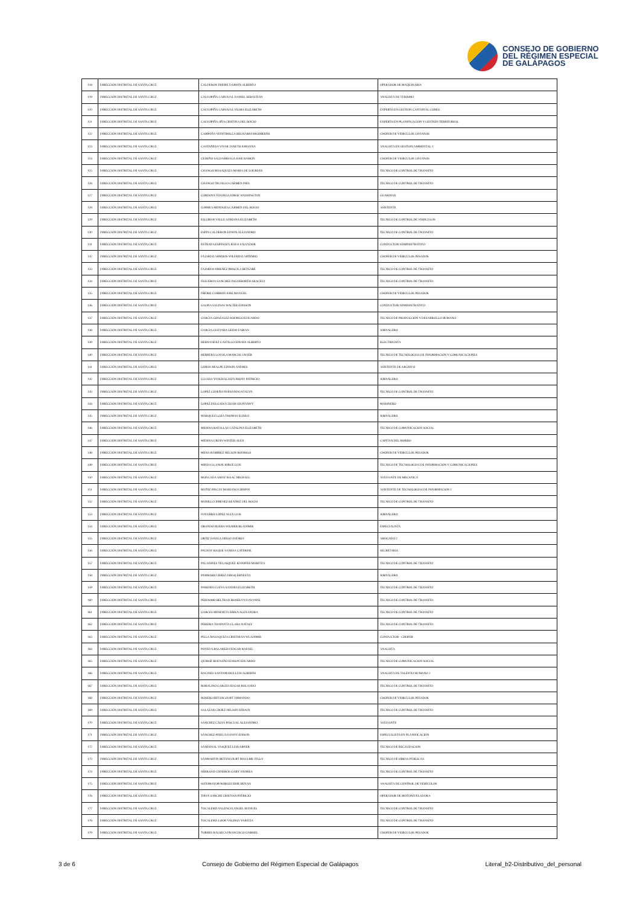CONSEJO DE GOBIERNO
DEL RÉGIMEN ESPECIAL
DE GALÁPAGOS
| 118 | DIRECCIÓN DISTRITAL DE SANTA CRUZ | CALDERON FREIRE DARWIN ALBERTO | OPERADOR DE MAQUINARIA |
| 119 | DIRECCIÓN DISTRITAL DE SANTA CRUZ | CALVOPIÑA CARVAJAL DANIEL SEBASTIAN | ANALISTA DE TURISMO |
| 120 | DIRECCIÓN DISTRITAL DE SANTA CRUZ | CALVOPIÑA CARVAJAL VILMA ELIZABETH | EXPERTO EN GESTION CANTONAL CGREG |
| 121 | DIRECCIÓN DISTRITAL DE SANTA CRUZ | CALVOPIÑA OÑA CRISTINA DEL ROCIO | EXPERTO EN PLANIFICACIÓN Y GESTIÓN TERRITORIAL |
| 122 | DIRECCIÓN DISTRITAL DE SANTA CRUZ | CAMPAÑA VEINTIMILLA BELISARIO RIGOBERTO | CHOFER DE VEHICULOS LIVIANOS |
| 123 | DIRECCIÓN DISTRITAL DE SANTA CRUZ | CASTAÑEDA VIVAR JANETH JOHANNA | ANALISTA EN GESTION AMBIENTAL 1 |
| 124 | DIRECCIÓN DISTRITAL DE SANTA CRUZ | CEDEÑO SALDARRIAGA JOSE RAMON | CHOFER DE VEHICULOS LIVIANOS |
| 125 | DIRECCIÓN DISTRITAL DE SANTA CRUZ | CHANGO MASAQUIZA MARIA DE LOURDES | TECNICO DE CONTROL DE TRANSITO |
| 126 | DIRECCIÓN DISTRITAL DE SANTA CRUZ | CHANGO TRUJILLO CARMEN INES | TECNICO DE CONTROL DE TRANSITO |
| 127 | DIRECCIÓN DISTRITAL DE SANTA CRUZ | CORDOVA TOAINGA JORGE WASHINGTON | GUARDIAN |
| 128 | DIRECCIÓN DISTRITAL DE SANTA CRUZ | CORREA MENDOZA CARMEN DEL ROCIO | ASISTENTE |
| 129 | DIRECCIÓN DISTRITAL DE SANTA CRUZ | ESCOBAR VALLE ADRIANA ELIZABETH | TECNICO DE CONTROL DE VEHICULOS |
| 130 | DIRECCIÓN DISTRITAL DE SANTA CRUZ | ESPIN CALDERON EDWIN ALEJANDRO | TECNICO DE CONTROL DE TRANSITO |
| 131 | DIRECCIÓN DISTRITAL DE SANTA CRUZ | ESTRADA ESPINOZA JESUS SALVADOR | CONDUCTOR ADMINISTRATIVO |
| 132 | DIRECCIÓN DISTRITAL DE SANTA CRUZ | FAJARDO ARMIJOS WILFRIDO ARTEMIO | CHOFER DE VEHICULOS PESADOS |
| 133 | DIRECCIÓN DISTRITAL DE SANTA CRUZ | FAJARDO JIMENEZ PRISCILA BETSABE | TECNICO DE CONTROL DE TRANSITO |
| 134 | DIRECCIÓN DISTRITAL DE SANTA CRUZ | FIGUEROA SANCHEZ INGUEBORTH ARACELY | TECNICO DE CONTROL DE TRANSITO |
| 135 | DIRECCIÓN DISTRITAL DE SANTA CRUZ | FREIRE CARRION JOSE MANUEL | CHOFER DE VEHICULOS PESADOS |
| 136 | DIRECCIÓN DISTRITAL DE SANTA CRUZ | GAONA SALINAS WALTER EDISSON | CONDUCTOR ADMINISTRATIVO |
| 137 | DIRECCIÓN DISTRITAL DE SANTA CRUZ | GARCIA GONZALEZ RODRIGO EDUARDO | TECNICO DE PRODUCCIÓN Y DESARROLLO HUMANO |
| 138 | DIRECCIÓN DISTRITAL DE SANTA CRUZ | GARCIA GUEVARA GEIDO FABIAN | JORNALERO |
| 139 | DIRECCIÓN DISTRITAL DE SANTA CRUZ | HERNANDEZ CASTILLO EFRAIN ALBERTO | ELECTRICISTA |
| 140 | DIRECCIÓN DISTRITAL DE SANTA CRUZ | HERRERA LOYOLA MARCOS JAVIER | TECNICO DE TECNOLOGIAS DE INFORMACION Y COMUNICACIONES |
| 141 | DIRECCIÓN DISTRITAL DE SANTA CRUZ | LEMOS REALPE EDISON ANDRES | ASISTENTE DE ARCHIVO |
| 142 | DIRECCIÓN DISTRITAL DE SANTA CRUZ | LLUGSA YANCHALUIZA JHONY PATRICIO | JORNALERO |
| 143 | DIRECCIÓN DISTRITAL DE SANTA CRUZ | LOPEZ CEDEÑO FERNANDO STALYN | TECNICO DE CONTROL DE TRANSITO |
| 144 | DIRECCIÓN DISTRITAL DE SANTA CRUZ | LOPEZ DELGADO CESAR GEOVANNY | MARINERO |
| 145 | DIRECCIÓN DISTRITAL DE SANTA CRUZ | MARQUEZ LOZA THOMAS ELISEO | JORNALERO |
| 146 | DIRECCIÓN DISTRITAL DE SANTA CRUZ | MEDINA BATALLAS CATALINA ELIZABETH | TECNICO DE COMUNICACION SOCIAL |
| 147 | DIRECCIÓN DISTRITAL DE SANTA CRUZ | MEDINA URDIN WINTER ALEX | CAPITAN DEL MORRO |
| 148 | DIRECCIÓN DISTRITAL DE SANTA CRUZ | MENA RAMIREZ NELSON RODRIGO | CHOFER DE VEHICULOS PESADOS |
| 149 | DIRECCIÓN DISTRITAL DE SANTA CRUZ | MINDA LLANOS JORGE LUIS | TECNICO DE TECNOLOGIAS DE INFORMACION Y COMUNICACIONES |
| 150 | DIRECCIÓN DISTRITAL DE SANTA CRUZ | MONCADA AMAY ISAAC MICHAEL | AYUDANTE DE MECANICA |
| 151 | DIRECCIÓN DISTRITAL DE SANTA CRUZ | MUÑIZ PINCAY MARIANO CRISPIN | ASISTENTE DE TECNOLOGIAS DE INFORMACION 1 |
| 152 | DIRECCIÓN DISTRITAL DE SANTA CRUZ | MURILLO JIMENEZ BEATRIZ DEL ROCIO | TECNICO DE CONTROL DE TRANSITO |
| 153 | DIRECCIÓN DISTRITAL DE SANTA CRUZ | NAVARRO LOPEZ ALEX LUIS | JORNALERO |
| 154 | DIRECCIÓN DISTRITAL DE SANTA CRUZ | OBANDO HUERA WILMER BLADIMIR | ESPECIALISTA |
| 155 | DIRECCIÓN DISTRITAL DE SANTA CRUZ | ORTIZ DAVILA DIEGO ANDRES | ABOGADO 2 |
| 156 | DIRECCIÓN DISTRITAL DE SANTA CRUZ | PACHAY BAQUE VANESA CATERINE | SECRETARIA |
| 157 | DIRECCIÓN DISTRITAL DE SANTA CRUZ | PALADINES VELASQUEZ JENNIFER MARITZA | TECNICO DE CONTROL DE TRANSITO |
| 158 | DIRECCIÓN DISTRITAL DE SANTA CRUZ | PAMBABIO JEREZ DIEGO ERNESTO | JORNALERO |
| 159 | DIRECCIÓN DISTRITAL DE SANTA CRUZ | PAREDES CUEVA SANDRA ELIZABETH | TECNICO DE CONTROL DE TRANSITO |
| 160 | DIRECCIÓN DISTRITAL DE SANTA CRUZ | PERDOMO BELTRAN BIOSELYN DAYANNE | TECNICO DE CONTROL DE TRANSITO |
| 161 | DIRECCIÓN DISTRITAL DE SANTA CRUZ | GARCES MENDIETA ERIKA ALEXANDRA | TECNICO DE CONTROL DE TRANSITO |
| 162 | DIRECCIÓN DISTRITAL DE SANTA CRUZ | PEREIRA TOAPANTA CLARA NATALY | TECNICO DE CONTROL DE TRANSITO |
| 163 | DIRECCIÓN DISTRITAL DE SANTA CRUZ | PILLA MASAQUIZA CRISTHIAN WLADIMIR | CONDUCTOR - CHOFER |
| 164 | DIRECCIÓN DISTRITAL DE SANTA CRUZ | POVEDA BALAREZO EDGAR RAFAEL | ANALISTA |
| 165 | DIRECCIÓN DISTRITAL DE SANTA CRUZ | QUIROZ BUENAÑO EDISON EDUARDO | TECNICO DE COMUNICACION SOCIAL |
| 166 | DIRECCIÓN DISTRITAL DE SANTA CRUZ | RACINES SANTAMARIA LUIS ALBERTO | ANALISTA DE TALENTO HUMANO 2 |
| 167 | DIRECCIÓN DISTRITAL DE SANTA CRUZ | ROBALINO GARCES EDGAR ROLANDO | TECNICO DE CONTROL DE TRANSITO |
| 168 | DIRECCIÓN DISTRITAL DE SANTA CRUZ | ROSERO BETANCOURT ARMANDO | CHOFER DE VEHICULOS PESADOS |
| 169 | DIRECCIÓN DISTRITAL DE SANTA CRUZ | SALAZAR CHOEZ NELSON EFRAIN | TECNICO DE CONTROL DE TRANSITO |
| 170 | DIRECCIÓN DISTRITAL DE SANTA CRUZ | SANCHEZ CALVA PASCUAL ALEJANDRO | AYUDANTE |
| 171 | DIRECCIÓN DISTRITAL DE SANTA CRUZ | SANCHEZ PINELA DANNY EDISON | ESPECIALISTA EN PLANIFICACIÓN |
| 172 | DIRECCIÓN DISTRITAL DE SANTA CRUZ | SANDOVAL VASQUEZ LUIS ABNER | TECNICO DE RECAUDACION |
| 173 | DIRECCIÓN DISTRITAL DE SANTA CRUZ | SANMARTIN BETANCOURT MAULME ITALO | TECNICO DE OBRAS PÚBLICAS |
| 174 | DIRECCIÓN DISTRITAL DE SANTA CRUZ | SERRANO CISNEROS GABY ANDREA | TECNICO DE CONTROL DE TRANSITO |
| 175 | DIRECCIÓN DISTRITAL DE SANTA CRUZ | SOTOMAYOR ROBLES ERIK RENAN | ANALISTA DE CONTROL DE VEHÍCULOS |
| 176 | DIRECCIÓN DISTRITAL DE SANTA CRUZ | TIPAN SARCHE CRISTIAN PATRICIO | OPERADOR DE MOTONIVELADORA |
| 177 | DIRECCIÓN DISTRITAL DE SANTA CRUZ | TOCALEMA VALENCIA ANGEL MANUEL | TECNICO DE CONTROL DE TRANSITO |
| 178 | DIRECCIÓN DISTRITAL DE SANTA CRUZ | TOCALEMA LOOR VALERIA YARITZA | TECNICO DE CONTROL DE TRANSITO |
| 179 | DIRECCIÓN DISTRITAL DE SANTA CRUZ | TORRES BALSECA FRANCISCO GABRIEL | CHOFER DE VEHICULOS PESADOS |
3 de 6 Consejo de Gobierno del Régimen Especial de Galápagos Literal_b2-Distributivo_del_personal